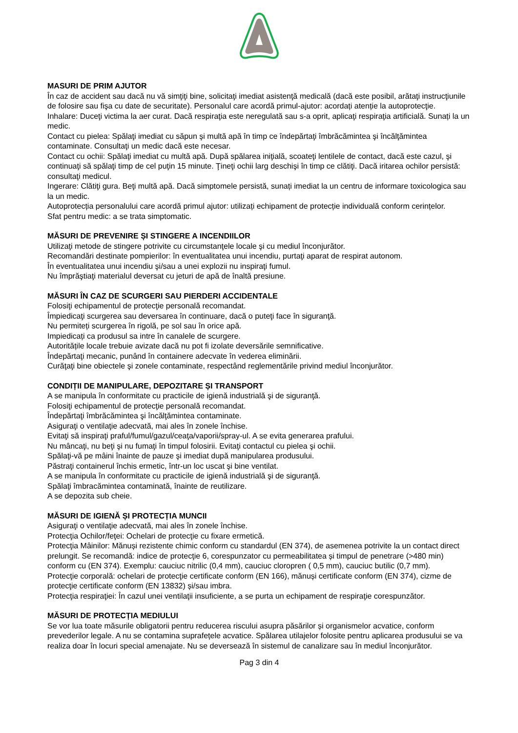MASURI DE PRIM AJUTOR
În caz de accident sau dacă nu vă simţiţi bine, solicitaţi imediat asistenţă medicală (dacă este posibil, arătaţi instrucţiunile de folosire sau fişa cu date de securitate). Personalul care acordă primul-ajutor: acordați atenție la autoprotecţie.
Inhalare: Duceţi victima la aer curat. Dacă respiraţia este neregulată sau s-a oprit, aplicaţi respiraţia artificială. Sunați la un medic.
Contact cu pielea: Spălaţi imediat cu săpun şi multă apă în timp ce îndepărtaţi îmbrăcămintea şi încălţămintea contaminate. Consultaţi un medic dacă este necesar.
Contact cu ochii: Spălaţi imediat cu multă apă. După spălarea iniţială, scoateţi lentilele de contact, dacă este cazul, şi continuaţi să spălaţi timp de cel puţin 15 minute. Ţineţi ochii larg deschişi în timp ce clătiţi. Dacă iritarea ochilor persistă: consultaţi medicul.
Ingerare: Clătiţi gura. Beţi multă apă. Dacă simptomele persistă, sunați imediat la un centru de informare toxicologica sau la un medic.
Autoprotecția personalului care acordă primul ajutor: utilizați echipament de protecție individuală conform cerințelor.
Sfat pentru medic: a se trata simptomatic.
MĂSURI DE PREVENIRE ȘI STINGERE A INCENDIILOR
Utilizaţi metode de stingere potrivite cu circumstanţele locale şi cu mediul înconjurător.
Recomandări destinate pompierilor: în eventualitatea unui incendiu, purtaţi aparat de respirat autonom.
În eventualitatea unui incendiu şi/sau a unei explozii nu inspiraţi fumul.
Nu împrăştiaţi materialul deversat cu jeturi de apă de înaltă presiune.
MĂSURI ÎN CAZ DE SCURGERI SAU PIERDERI ACCIDENTALE
Folosiţi echipamentul de protecţie personală recomandat.
Împiedicaţi scurgerea sau deversarea în continuare, dacă o puteţi face în siguranţă.
Nu permiteți scurgerea în rigolă, pe sol sau în orice apă.
Impiedicați ca produsul sa intre în canalele de scurgere.
Autoritățile locale trebuie avizate dacă nu pot fi izolate deversările semnificative.
Îndepărtaţi mecanic, punând în containere adecvate în vederea eliminării.
Curăţaţi bine obiectele şi zonele contaminate, respectând reglementările privind mediul înconjurător.
CONDIȚII DE MANIPULARE, DEPOZITARE ȘI TRANSPORT
A se manipula în conformitate cu practicile de igienă industrială şi de siguranţă.
Folosiţi echipamentul de protecţie personală recomandat.
Îndepărtaţi îmbrăcămintea şi încălţămintea contaminate.
Asiguraţi o ventilaţie adecvată, mai ales în zonele închise.
Evitaţi să inspiraţi praful/fumul/gazul/ceaţa/vaporii/spray-ul. A se evita generarea prafului.
Nu mâncaţi, nu beţi şi nu fumaţi în timpul folosirii. Evitaţi contactul cu pielea şi ochii.
Spălaţi-vă pe mâini înainte de pauze şi imediat după manipularea produsului.
Păstraţi containerul închis ermetic, într-un loc uscat şi bine ventilat.
A se manipula în conformitate cu practicile de igienă industrială şi de siguranţă.
Spălaţi îmbracămintea contaminată, înainte de reutilizare.
A se depozita sub cheie.
MĂSURI DE IGIENĂ ȘI PROTECȚIA MUNCII
Asiguraţi o ventilaţie adecvată, mai ales în zonele închise.
Protecţia Ochilor/feţei: Ochelari de protecţie cu fixare ermetică.
Protecţia Mâinilor: Mănuși rezistente chimic conform cu standardul (EN 374), de asemenea potrivite la un contact direct prelungit. Se recomandă: indice de protecţie 6, corespunzator cu permeabilitatea și timpul de penetrare (>480 min) conform cu (EN 374). Exemplu: cauciuc nitrilic (0,4 mm), cauciuc cloropren ( 0,5 mm), cauciuc butilic (0,7 mm).
Protecţie corporală: ochelari de protecţie certificate conform (EN 166), mănuși certificate conform (EN 374), cizme de protecţie certificate conform (EN 13832) și/sau imbra.
Protecţia respiraţiei: În cazul unei ventilaţii insuficiente, a se purta un echipament de respiraţie corespunzător.
MĂSURI DE PROTECȚIA MEDIULUI
Se vor lua toate măsurile obligatorii pentru reducerea riscului asupra păsărilor și organismelor acvatice, conform prevederilor legale. A nu se contamina suprafețele acvatice. Spălarea utilajelor folosite pentru aplicarea produsului se va realiza doar în locuri special amenajate. Nu se deversează în sistemul de canalizare sau în mediul înconjurător.
Pag 3 din 4